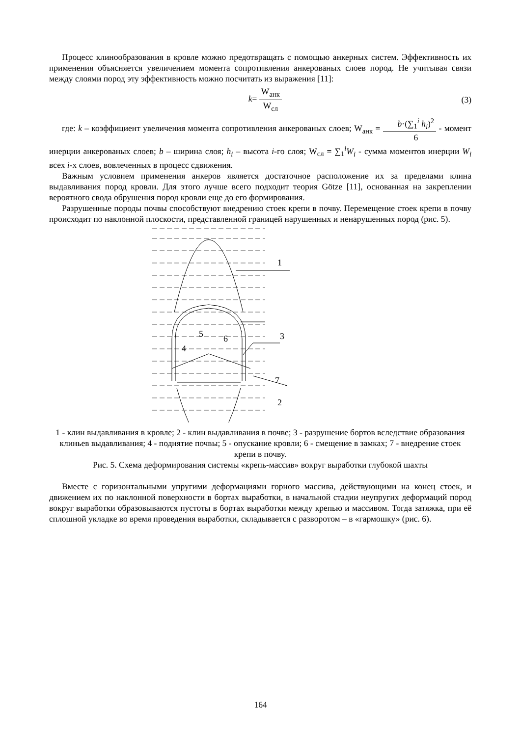Процесс клинообразования в кровле можно предотвращать с помощью анкерных систем. Эффективность их применения объясняется увеличением момента сопротивления анкерованых слоев пород. Не учитывая связи между слоями пород эту эффективность можно посчитать из выражения [11]:
k= W<sub>анк</sub> W<sub>сл</sub> (3)
где: k – коэффициент увеличения момента сопротивления анкерованых слоев; W<sub>анк</sub> = b·(∑<sub>1</sub><sup>i</sup> h<sub>i</sub>)<sup>2</sup> 6 - момент инерции анкерованых слоев; b – ширина слоя; h<sub>i</sub> – высота i-го слоя; W<sub>сл</sub> = ∑<sub>1</sub><sup>i</sup>W<sub>i</sub> - сумма моментов инерции W<sub>i</sub> всех i-х слоев, вовлеченных в процесс сдвижения.
Важным условием применения анкеров является достаточное расположение их за пределами клина выдавливания пород кровли. Для этого лучше всего подходит теория Götze [11], основанная на закреплении вероятного свода обрушения пород кровли еще до его формирования.
Разрушенные породы почвы способствуют внедрению стоек крепи в почву. Перемещение стоек крепи в почву происходит по наклонной плоскости, представленной границей нарушенных и ненарушенных пород (рис. 5).
1
3
7
2
5
6
4
1 - клин выдавливания в кровле; 2 - клин выдавливания в почве; 3 - разрушение бортов вследствие образования клиньев выдавливания; 4 - поднятие почвы; 5 - опускание кровли; 6 - смещение в замках; 7 - внедрение стоек крепи в почву.
Рис. 5. Схема деформирования системы «крепь-массив» вокруг выработки глубокой шахты
Вместе с горизонтальными упругими деформациями горного массива, действующими на конец стоек, и движением их по наклонной поверхности в бортах выработки, в начальной стадии неупругих деформаций пород вокруг выработки образовываются пустоты в бортах выработки между крепью и массивом. Тогда затяжка, при её сплошной укладке во время проведения выработки, складывается с разворотом – в «гармошку» (рис. 6).
164